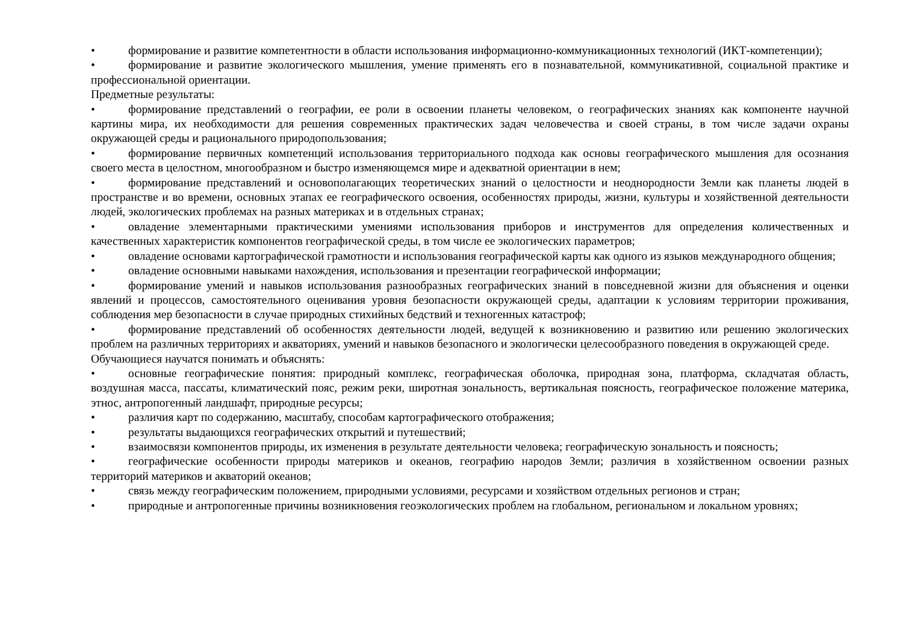• формирование и развитие компетентности в области использования информационно-коммуникационных технологий (ИКТ-компетенции);
• формирование и развитие экологического мышления, умение применять его в познавательной, коммуникативной, социальной практике и профессиональной ориентации.
Предметные результаты:
• формирование представлений о географии, ее роли в освоении планеты человеком, о географических знаниях как компоненте научной картины мира, их необходимости для решения современных практических задач человечества и своей страны, в том числе задачи охраны окружающей среды и рационального природопользования;
• формирование первичных компетенций использования территориального подхода как основы географического мышления для осознания своего места в целостном, многообразном и быстро изменяющемся мире и адекватной ориентации в нем;
• формирование представлений и основополагающих теоретических знаний о целостности и неоднородности Земли как планеты людей в пространстве и во времени, основных этапах ее географического освоения, особенностях природы, жизни, культуры и хозяйственной деятельности людей, экологических проблемах на разных материках и в отдельных странах;
• овладение элементарными практическими умениями использования приборов и инструментов для определения количественных и качественных характеристик компонентов географической среды, в том числе ее экологических параметров;
• овладение основами картографической грамотности и использования географической карты как одного из языков международного общения;
• овладение основными навыками нахождения, использования и презентации географической информации;
• формирование умений и навыков использования разнообразных географических знаний в повседневной жизни для объяснения и оценки явлений и процессов, самостоятельного оценивания уровня безопасности окружающей среды, адаптации к условиям территории проживания, соблюдения мер безопасности в случае природных стихийных бедствий и техногенных катастроф;
• формирование представлений об особенностях деятельности людей, ведущей к возникновению и развитию или решению экологических проблем на различных территориях и акваториях, умений и навыков безопасного и экологически целесообразного поведения в окружающей среде.
Обучающиеся научатся понимать и объяснять:
• основные географические понятия: природный комплекс, географическая оболочка, природная зона, платформа, складчатая область, воздушная масса, пассаты, климатический пояс, режим реки, широтная зональность, вертикальная поясность, географическое положение материка, этнос, антропогенный ландшафт, природные ресурсы;
• различия карт по содержанию, масштабу, способам картографического отображения;
• результаты выдающихся географических открытий и путешествий;
• взаимосвязи компонентов природы, их изменения в результате деятельности человека; географическую зональность и поясность;
• географические особенности природы материков и океанов, географию народов Земли; различия в хозяйственном освоении разных территорий материков и акваторий океанов;
• связь между географическим положением, природными условиями, ресурсами и хозяйством отдельных регионов и стран;
• природные и антропогенные причины возникновения геоэкологических проблем на глобальном, региональном и локальном уровнях;